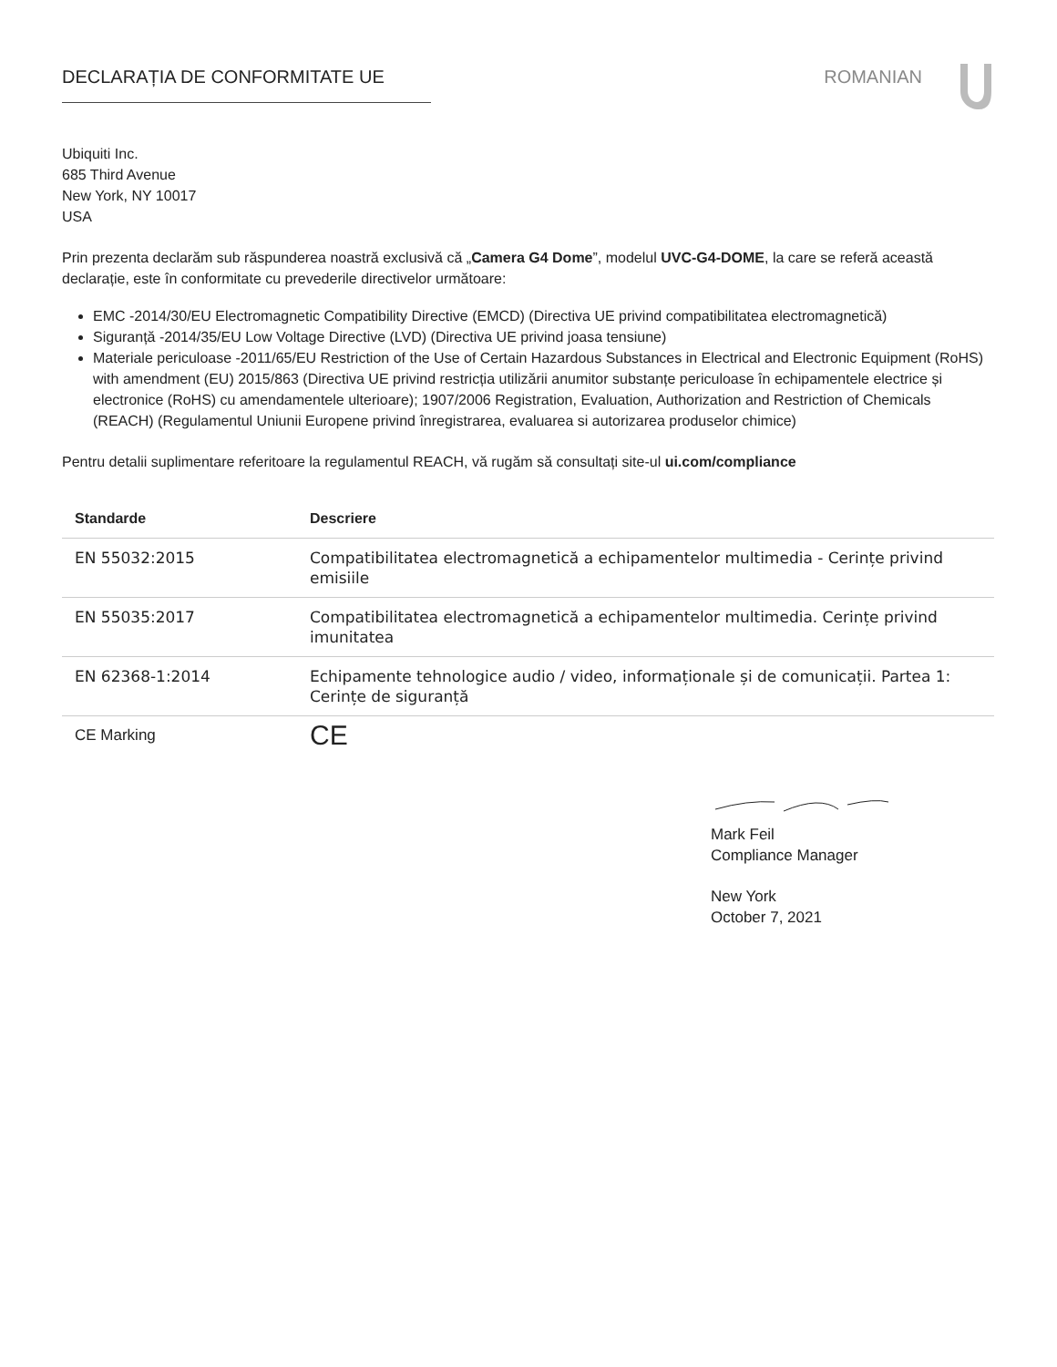DECLARAȚIA DE CONFORMITATE UE ROMANIAN
Ubiquiti Inc.
685 Third Avenue
New York, NY 10017
USA
Prin prezenta declarăm sub răspunderea noastră exclusivă că „Camera G4 Dome”, modelul UVC-G4-DOME, la care se referă această declarație, este în conformitate cu prevederile directivelor următoare:
EMC -2014/30/EU Electromagnetic Compatibility Directive (EMCD) (Directiva UE privind compatibilitatea electromagnetică)
Siguranță -2014/35/EU Low Voltage Directive (LVD) (Directiva UE privind joasa tensiune)
Materiale periculoase -2011/65/EU Restriction of the Use of Certain Hazardous Substances in Electrical and Electronic Equipment (RoHS) with amendment (EU) 2015/863 (Directiva UE privind restricția utilizării anumitor substanțe periculoase în echipamentele electrice și electronice (RoHS) cu amendamentele ulterioare); 1907/2006 Registration, Evaluation, Authorization and Restriction of Chemicals (REACH) (Regulamentul Uniunii Europene privind înregistrarea, evaluarea si autorizarea produselor chimice)
Pentru detalii suplimentare referitoare la regulamentul REACH, vă rugăm să consultați site-ul ui.com/compliance
| Standarde | Descriere |
| --- | --- |
| EN 55032:2015 | Compatibilitatea electromagnetică a echipamentelor multimedia - Cerințe privind emisiile |
| EN 55035:2017 | Compatibilitatea electromagnetică a echipamentelor multimedia. Cerințe privind imunitatea |
| EN 62368-1:2014 | Echipamente tehnologice audio / video, informaționale și de comunicații. Partea 1: Cerințe de siguranță |
| CE Marking | CE |
Mark Feil
Compliance Manager
New York
October 7, 2021